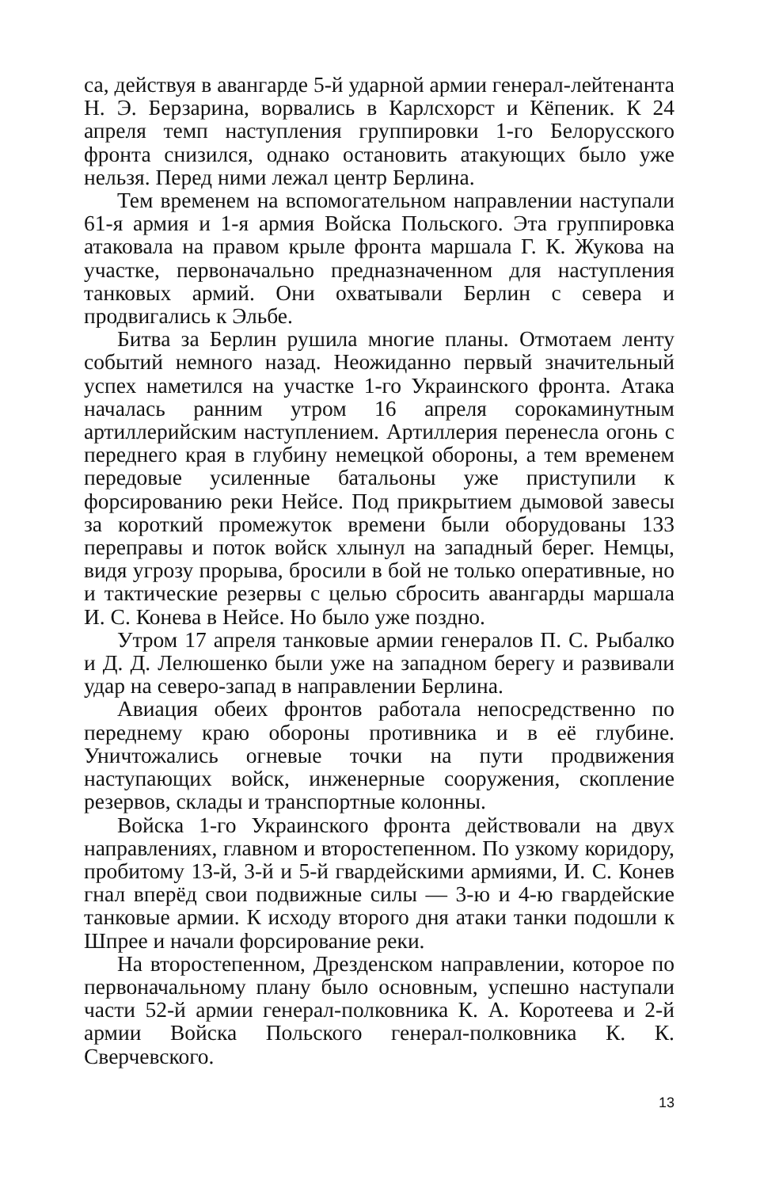са, действуя в авангарде 5-й ударной армии генерал-лейтенанта Н. Э. Берзарина, ворвались в Карлсхорст и Кёпеник. К 24 апреля темп наступления группировки 1-го Белорусского фронта снизился, однако остановить атакующих было уже нельзя. Перед ними лежал центр Берлина.
Тем временем на вспомогательном направлении наступали 61-я армия и 1-я армия Войска Польского. Эта группировка атаковала на правом крыле фронта маршала Г. К. Жукова на участке, первоначально предназначенном для наступления танковых армий. Они охватывали Берлин с севера и продвигались к Эльбе.
Битва за Берлин рушила многие планы. Отмотаем ленту событий немного назад. Неожиданно первый значительный успех наметился на участке 1-го Украинского фронта. Атака началась ранним утром 16 апреля сорокаминутным артиллерийским наступлением. Артиллерия перенесла огонь с переднего края в глубину немецкой обороны, а тем временем передовые усиленные батальоны уже приступили к форсированию реки Нейсе. Под прикрытием дымовой завесы за короткий промежуток времени были оборудованы 133 переправы и поток войск хлынул на западный берег. Немцы, видя угрозу прорыва, бросили в бой не только оперативные, но и тактические резервы с целью сбросить авангарды маршала И. С. Конева в Нейсе. Но было уже поздно.
Утром 17 апреля танковые армии генералов П. С. Рыбалко и Д. Д. Лелюшенко были уже на западном берегу и развивали удар на северо-запад в направлении Берлина.
Авиация обеих фронтов работала непосредственно по переднему краю обороны противника и в её глубине. Уничтожались огневые точки на пути продвижения наступающих войск, инженерные сооружения, скопление резервов, склады и транспортные колонны.
Войска 1-го Украинского фронта действовали на двух направлениях, главном и второстепенном. По узкому коридору, пробитому 13-й, 3-й и 5-й гвардейскими армиями, И. С. Конев гнал вперёд свои подвижные силы — 3-ю и 4-ю гвардейские танковые армии. К исходу второго дня атаки танки подошли к Шпрее и начали форсирование реки.
На второстепенном, Дрезденском направлении, которое по первоначальному плану было основным, успешно наступали части 52-й армии генерал-полковника К. А. Коротеева и 2-й армии Войска Польского генерал-полковника К. К. Сверчевского.
13